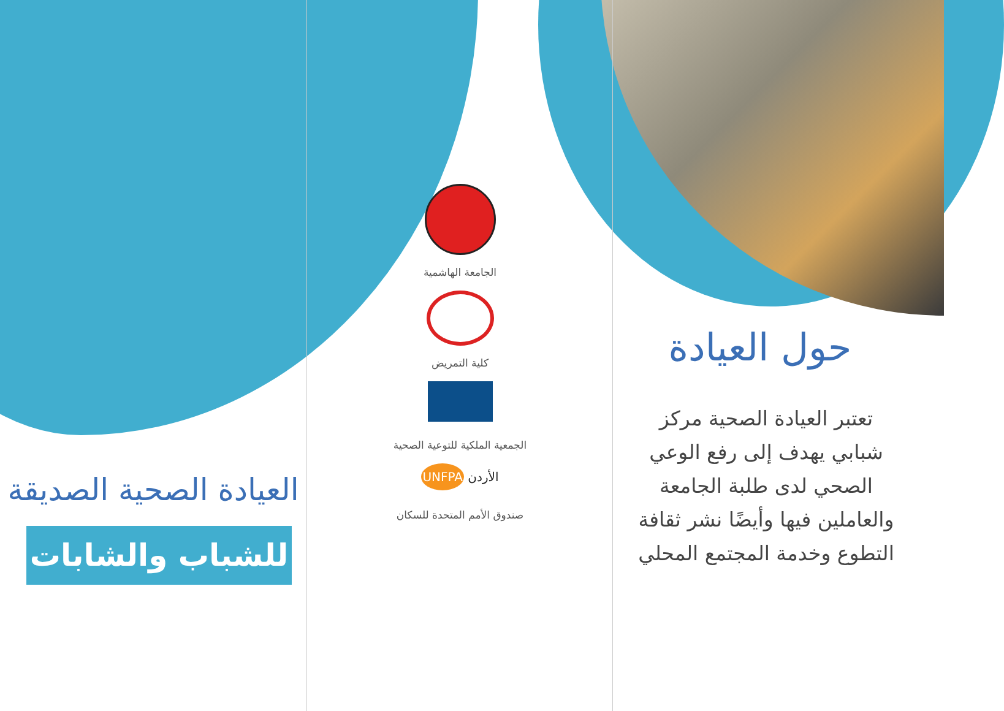العيادة الصحية الصديقة
للشباب والشابات
الجامعة الهاشمية
كلية التمريض
الجمعية الملكية للتوعية الصحية
الأردن UNFPA
صندوق الأمم المتحدة للسكان
حول العيادة
تعتبر العيادة الصحية مركز شبابي يهدف إلى رفع الوعي الصحي لدى طلبة الجامعة والعاملين فيها وأيضًا نشر ثقافة التطوع وخدمة المجتمع المحلي